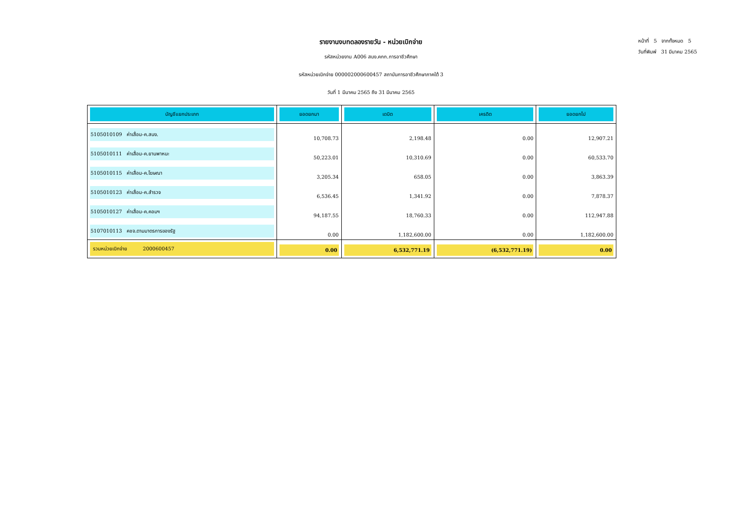หน้าที่ 5 จากทั้งหมด 5
วันที่พิมพ์ 31 มีนาคม 2565
รายงานงบทดลองรายวัน - หน่วยเบิกจ่าย
รหัสหน่วยงาน A006 สนง.คกก.การอาชีวศึกษา
รหัสหน่วยเบิกจ่าย 000002000600457 สถาบันการอาชีวศึกษาภาคใต้ 3
วันที่ 1 มีนาคม 2565 ถึง 31 มีนาคม 2565
| บัญชีแยกประเภท | ยอดยกมา | เดบิต | เครดิต | ยอดยกไป |
| --- | --- | --- | --- | --- |
| 5105010109 ค่าเสื่อม-ค.สนง. | 10,708.73 | 2,198.48 | 0.00 | 12,907.21 |
| 5105010111 ค่าเสื่อม-ค.ยานพาหนะ | 50,223.01 | 10,310.69 | 0.00 | 60,533.70 |
| 5105010115 ค่าเสื่อม-ค.โฆษณา | 3,205.34 | 658.05 | 0.00 | 3,863.39 |
| 5105010123 ค่าเสื่อม-ค.สำรวจ | 6,536.45 | 1,341.92 | 0.00 | 7,878.37 |
| 5105010127 ค่าเสื่อม-ค.คอมฯ | 94,187.55 | 18,760.33 | 0.00 | 112,947.88 |
| 5107010113 คชจ.ตามมาตรการของรัฐ | 0.00 | 1,182,600.00 | 0.00 | 1,182,600.00 |
| รวมหน่วยเบิกจ่าย 2000600457 | 0.00 | 6,532,771.19 | (6,532,771.19) | 0.00 |